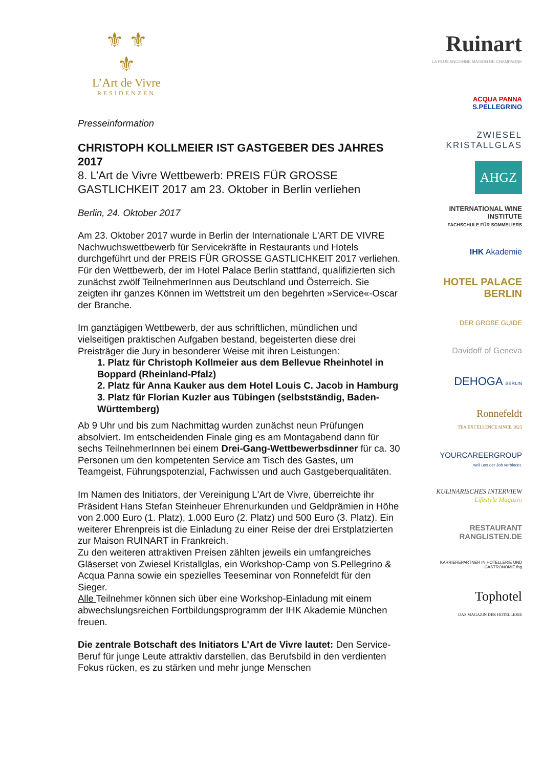⚜ ⚜
⚜
L’Art de Vivre
RESIDENZEN
Presseinformation
CHRISTOPH KOLLMEIER IST GASTGEBER DES JAHRES 2017
8. L’Art de Vivre Wettbewerb: PREIS FÜR GROSSE GASTLICHKEIT 2017 am 23. Oktober in Berlin verliehen
Berlin, 24. Oktober 2017
Am 23. Oktober 2017 wurde in Berlin der Internationale L'ART DE VIVRE Nachwuchswettbewerb für Servicekräfte in Restaurants und Hotels durchgeführt und der PREIS FÜR GROSSE GASTLICHKEIT 2017 verliehen. Für den Wettbewerb, der im Hotel Palace Berlin stattfand, qualifizierten sich zunächst zwölf TeilnehmerInnen aus Deutschland und Österreich. Sie zeigten ihr ganzes Können im Wettstreit um den begehrten »Service«-Oscar der Branche.
Im ganztägigen Wettbewerb, der aus schriftlichen, mündlichen und vielseitigen praktischen Aufgaben bestand, begeisterten diese drei Preisträger die Jury in besonderer Weise mit ihren Leistungen:
1. Platz für Christoph Kollmeier aus dem Bellevue Rheinhotel in Boppard (Rheinland-Pfalz)
2. Platz für Anna Kauker aus dem Hotel Louis C. Jacob in Hamburg
3. Platz für Florian Kuzler aus Tübingen (selbstständig, Baden-Württemberg)
Ab 9 Uhr und bis zum Nachmittag wurden zunächst neun Prüfungen absolviert. Im entscheidenden Finale ging es am Montagabend dann für sechs TeilnehmerInnen bei einem Drei-Gang-Wettbewerbsdinner für ca. 30 Personen um den kompetenten Service am Tisch des Gastes, um Teamgeist, Führungspotenzial, Fachwissen und auch Gastgeberqualitäten.
Im Namen des Initiators, der Vereinigung L'Art de Vivre, überreichte ihr Präsident Hans Stefan Steinheuer Ehrenurkunden und Geldprämien in Höhe von 2.000 Euro (1. Platz), 1.000 Euro (2. Platz) und 500 Euro (3. Platz). Ein weiterer Ehrenpreis ist die Einladung zu einer Reise der drei Erstplatzierten zur Maison RUINART in Frankreich.
Zu den weiteren attraktiven Preisen zählten jeweils ein umfangreiches Gläserset von Zwiesel Kristallglas, ein Workshop-Camp von S.Pellegrino & Acqua Panna sowie ein spezielles Teeseminar von Ronnefeldt für den Sieger.
Alle Teilnehmer können sich über eine Workshop-Einladung mit einem abwechslungsreichen Fortbildungsprogramm der IHK Akademie München freuen.
Die zentrale Botschaft des Initiators L’Art de Vivre lautet: Den Service-Beruf für junge Leute attraktiv darstellen, das Berufsbild in den verdienten Fokus rücken, es zu stärken und mehr junge Menschen
Ruinart
LA PLUS ANCIENNE MAISON DE CHAMPAGNE
ACQUA PANNA
S.PELLEGRINO
ZWIESEL KRISTALLGLAS
AHGZ
INTERNATIONAL WINE INSTITUTE
FACHSCHULE FÜR SOMMELIERS
IHK Akademie
HOTEL PALACE BERLIN
DER GROßE GUIDE
Davidoff of Geneva
DEHOGA BERLIN
Ronnefeldt
TEA EXCELLENCE SINCE 1823
YOURCAREERGROUP
weil uns der Job verbindet.
KULINARISCHES INTERVIEW
Lifestyle Magazin
RESTAURANT RANGLISTEN.DE
KARRIEREPARTNER IN HOTELLERIE UND GASTRONOMIE fhg
Tophotel
DAS MAGAZIN DER HOTELLERIE